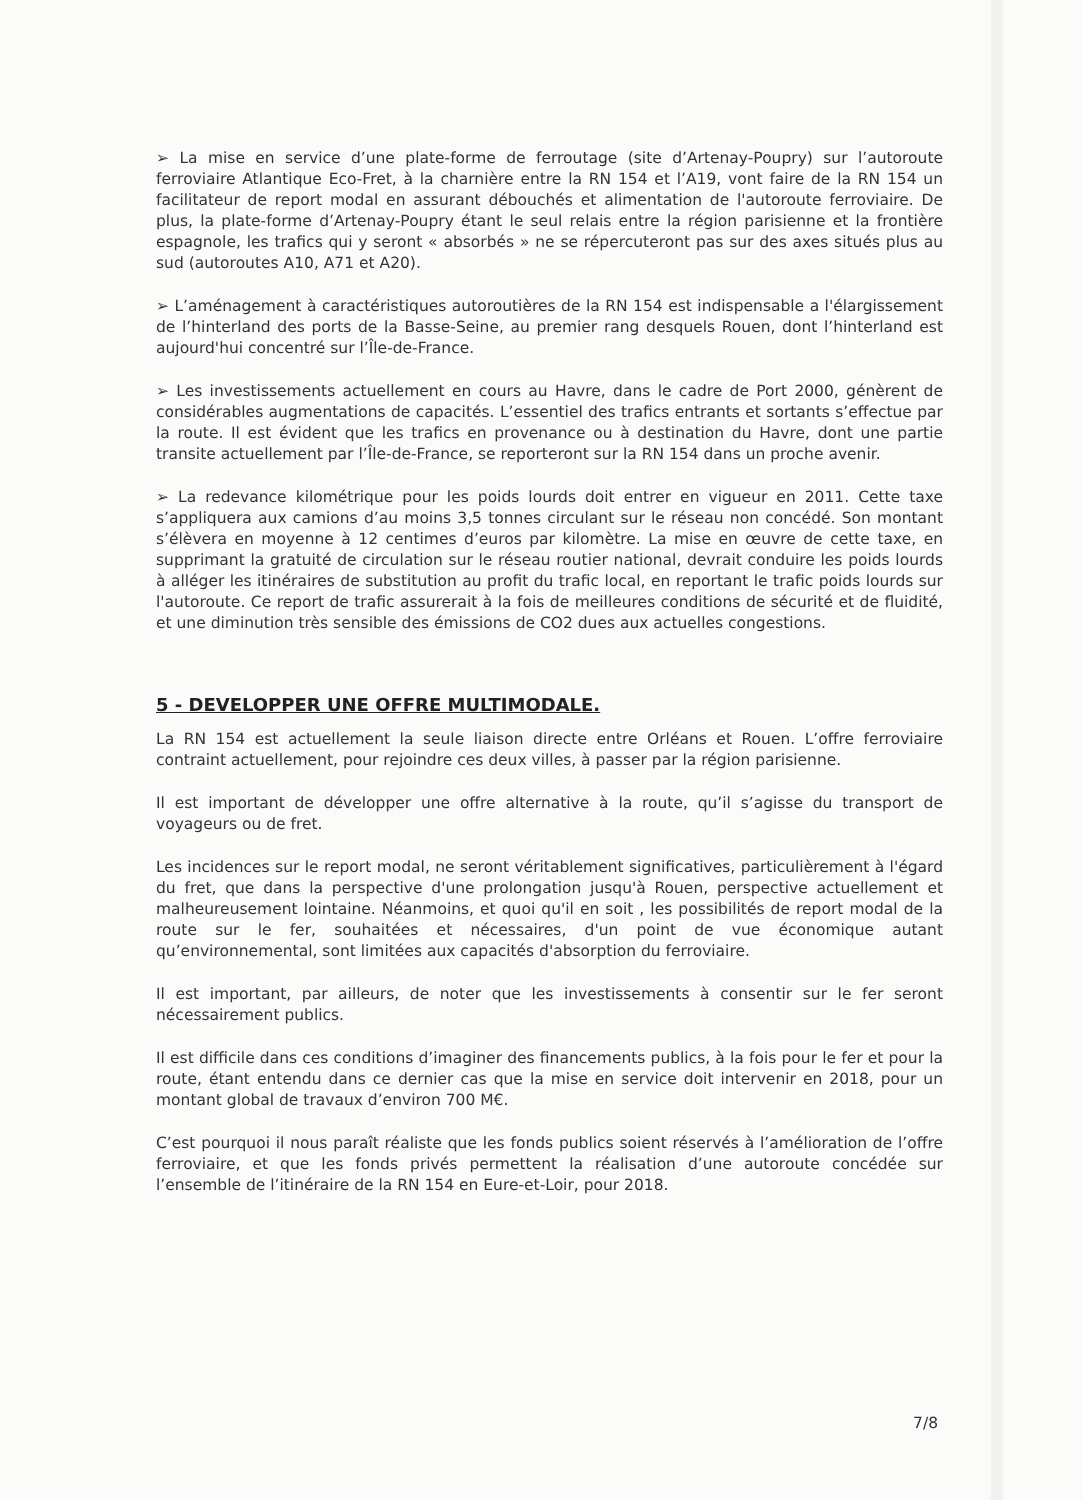➢ La mise en service d’une plate-forme de ferroutage (site d’Artenay-Poupry) sur l’autoroute ferroviaire Atlantique Eco-Fret, à la charnière entre la RN 154 et l’A19, vont faire de la RN 154 un facilitateur de report modal en assurant débouchés et alimentation de l'autoroute ferroviaire. De plus, la plate-forme d’Artenay-Poupry étant le seul relais entre la région parisienne et la frontière espagnole, les trafics qui y seront « absorbés » ne se répercuteront pas sur des axes situés plus au sud (autoroutes A10, A71 et A20).
➢ L’aménagement à caractéristiques autoroutières de la RN 154 est indispensable a l'élargissement de l’hinterland des ports de la Basse-Seine, au premier rang desquels Rouen, dont l’hinterland est aujourd'hui concentré sur l’Île-de-France.
➢ Les investissements actuellement en cours au Havre, dans le cadre de Port 2000, génèrent de considérables augmentations de capacités. L’essentiel des trafics entrants et sortants s’effectue par la route. Il est évident que les trafics en provenance ou à destination du Havre, dont une partie transite actuellement par l’Île-de-France, se reporteront sur la RN 154 dans un proche avenir.
➢ La redevance kilométrique pour les poids lourds doit entrer en vigueur en 2011. Cette taxe s’appliquera aux camions d’au moins 3,5 tonnes circulant sur le réseau non concédé. Son montant s’élèvera en moyenne à 12 centimes d’euros par kilomètre. La mise en œuvre de cette taxe, en supprimant la gratuité de circulation sur le réseau routier national, devrait conduire les poids lourds à alléger les itinéraires de substitution au profit du trafic local, en reportant le trafic poids lourds sur l'autoroute. Ce report de trafic assurerait à la fois de meilleures conditions de sécurité et de fluidité, et une diminution très sensible des émissions de CO2 dues aux actuelles congestions.
5 - DEVELOPPER UNE OFFRE MULTIMODALE.
La RN 154 est actuellement la seule liaison directe entre Orléans et Rouen. L’offre ferroviaire contraint actuellement, pour rejoindre ces deux villes, à passer par la région parisienne.
Il est important de développer une offre alternative à la route, qu’il s’agisse du transport de voyageurs ou de fret.
Les incidences sur le report modal, ne seront véritablement significatives, particulièrement à l'égard du fret, que dans la perspective d'une prolongation jusqu'à Rouen, perspective actuellement et malheureusement lointaine. Néanmoins, et quoi qu'il en soit , les possibilités de report modal de la route sur le fer, souhaitées et nécessaires, d'un point de vue économique autant qu’environnemental, sont limitées aux capacités d'absorption du ferroviaire.
Il est important, par ailleurs, de noter que les investissements à consentir sur le fer seront nécessairement publics.
Il est difficile dans ces conditions d’imaginer des financements publics, à la fois pour le fer et pour la route, étant entendu dans ce dernier cas que la mise en service doit intervenir en 2018, pour un montant global de travaux d’environ 700 M€.
C’est pourquoi il nous paraît réaliste que les fonds publics soient réservés à l’amélioration de l’offre ferroviaire, et que les fonds privés permettent la réalisation d’une autoroute concédée sur l’ensemble de l’itinéraire de la RN 154 en Eure-et-Loir, pour 2018.
7/8